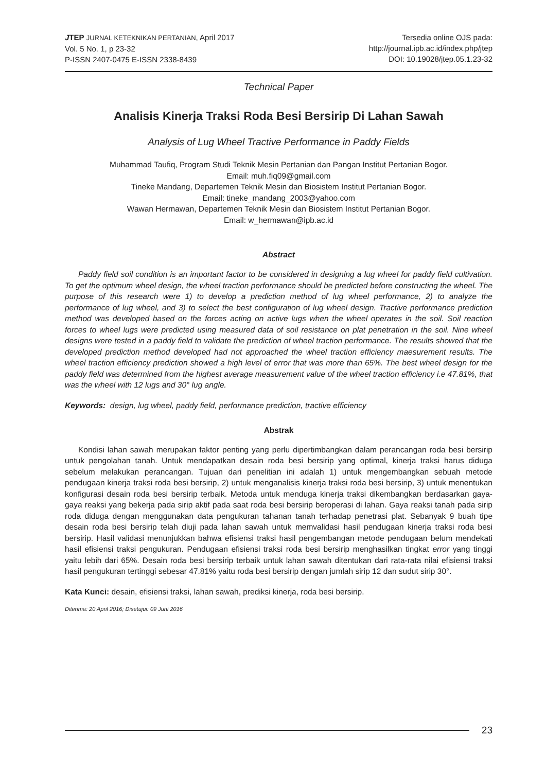JTEP JURNAL KETEKNIKAN PERTANIAN, April 2017
Vol. 5 No. 1, p 23-32
P-ISSN 2407-0475 E-ISSN 2338-8439
Tersedia online OJS pada:
http://journal.ipb.ac.id/index.php/jtep
DOI: 10.19028/jtep.05.1.23-32
Technical Paper
Analisis Kinerja Traksi Roda Besi Bersirip Di Lahan Sawah
Analysis of Lug Wheel Tractive Performance in Paddy Fields
Muhammad Taufiq, Program Studi Teknik Mesin Pertanian dan Pangan Institut Pertanian Bogor.
Email: muh.fiq09@gmail.com
Tineke Mandang, Departemen Teknik Mesin dan Biosistem Institut Pertanian Bogor.
Email: tineke_mandang_2003@yahoo.com
Wawan Hermawan, Departemen Teknik Mesin dan Biosistem Institut Pertanian Bogor.
Email: w_hermawan@ipb.ac.id
Abstract
Paddy field soil condition is an important factor to be considered in designing a lug wheel for paddy field cultivation. To get the optimum wheel design, the wheel traction performance should be predicted before constructing the wheel. The purpose of this research were 1) to develop a prediction method of lug wheel performance, 2) to analyze the performance of lug wheel, and 3) to select the best configuration of lug wheel design. Tractive performance prediction method was developed based on the forces acting on active lugs when the wheel operates in the soil. Soil reaction forces to wheel lugs were predicted using measured data of soil resistance on plat penetration in the soil. Nine wheel designs were tested in a paddy field to validate the prediction of wheel traction performance. The results showed that the developed prediction method developed had not approached the wheel traction efficiency maesurement results. The wheel traction efficiency prediction showed a high level of error that was more than 65%. The best wheel design for the paddy field was determined from the highest average measurement value of the wheel traction efficiency i.e 47.81%, that was the wheel with 12 lugs and 30° lug angle.
Keywords: design, lug wheel, paddy field, performance prediction, tractive efficiency
Abstrak
Kondisi lahan sawah merupakan faktor penting yang perlu dipertimbangkan dalam perancangan roda besi bersirip untuk pengolahan tanah. Untuk mendapatkan desain roda besi bersirip yang optimal, kinerja traksi harus diduga sebelum melakukan perancangan. Tujuan dari penelitian ini adalah 1) untuk mengembangkan sebuah metode pendugaan kinerja traksi roda besi bersirip, 2) untuk menganalisis kinerja traksi roda besi bersirip, 3) untuk menentukan konfigurasi desain roda besi bersirip terbaik. Metoda untuk menduga kinerja traksi dikembangkan berdasarkan gaya-gaya reaksi yang bekerja pada sirip aktif pada saat roda besi bersirip beroperasi di lahan. Gaya reaksi tanah pada sirip roda diduga dengan menggunakan data pengukuran tahanan tanah terhadap penetrasi plat. Sebanyak 9 buah tipe desain roda besi bersirip telah diuji pada lahan sawah untuk memvalidasi hasil pendugaan kinerja traksi roda besi bersirip. Hasil validasi menunjukkan bahwa efisiensi traksi hasil pengembangan metode pendugaan belum mendekati hasil efisiensi traksi pengukuran. Pendugaan efisiensi traksi roda besi bersirip menghasilkan tingkat error yang tinggi yaitu lebih dari 65%. Desain roda besi bersirip terbaik untuk lahan sawah ditentukan dari rata-rata nilai efisiensi traksi hasil pengukuran tertinggi sebesar 47.81% yaitu roda besi bersirip dengan jumlah sirip 12 dan sudut sirip 30°.
Kata Kunci: desain, efisiensi traksi, lahan sawah, prediksi kinerja, roda besi bersirip.
Diterima: 20 April 2016; Disetujui: 09 Juni 2016
23